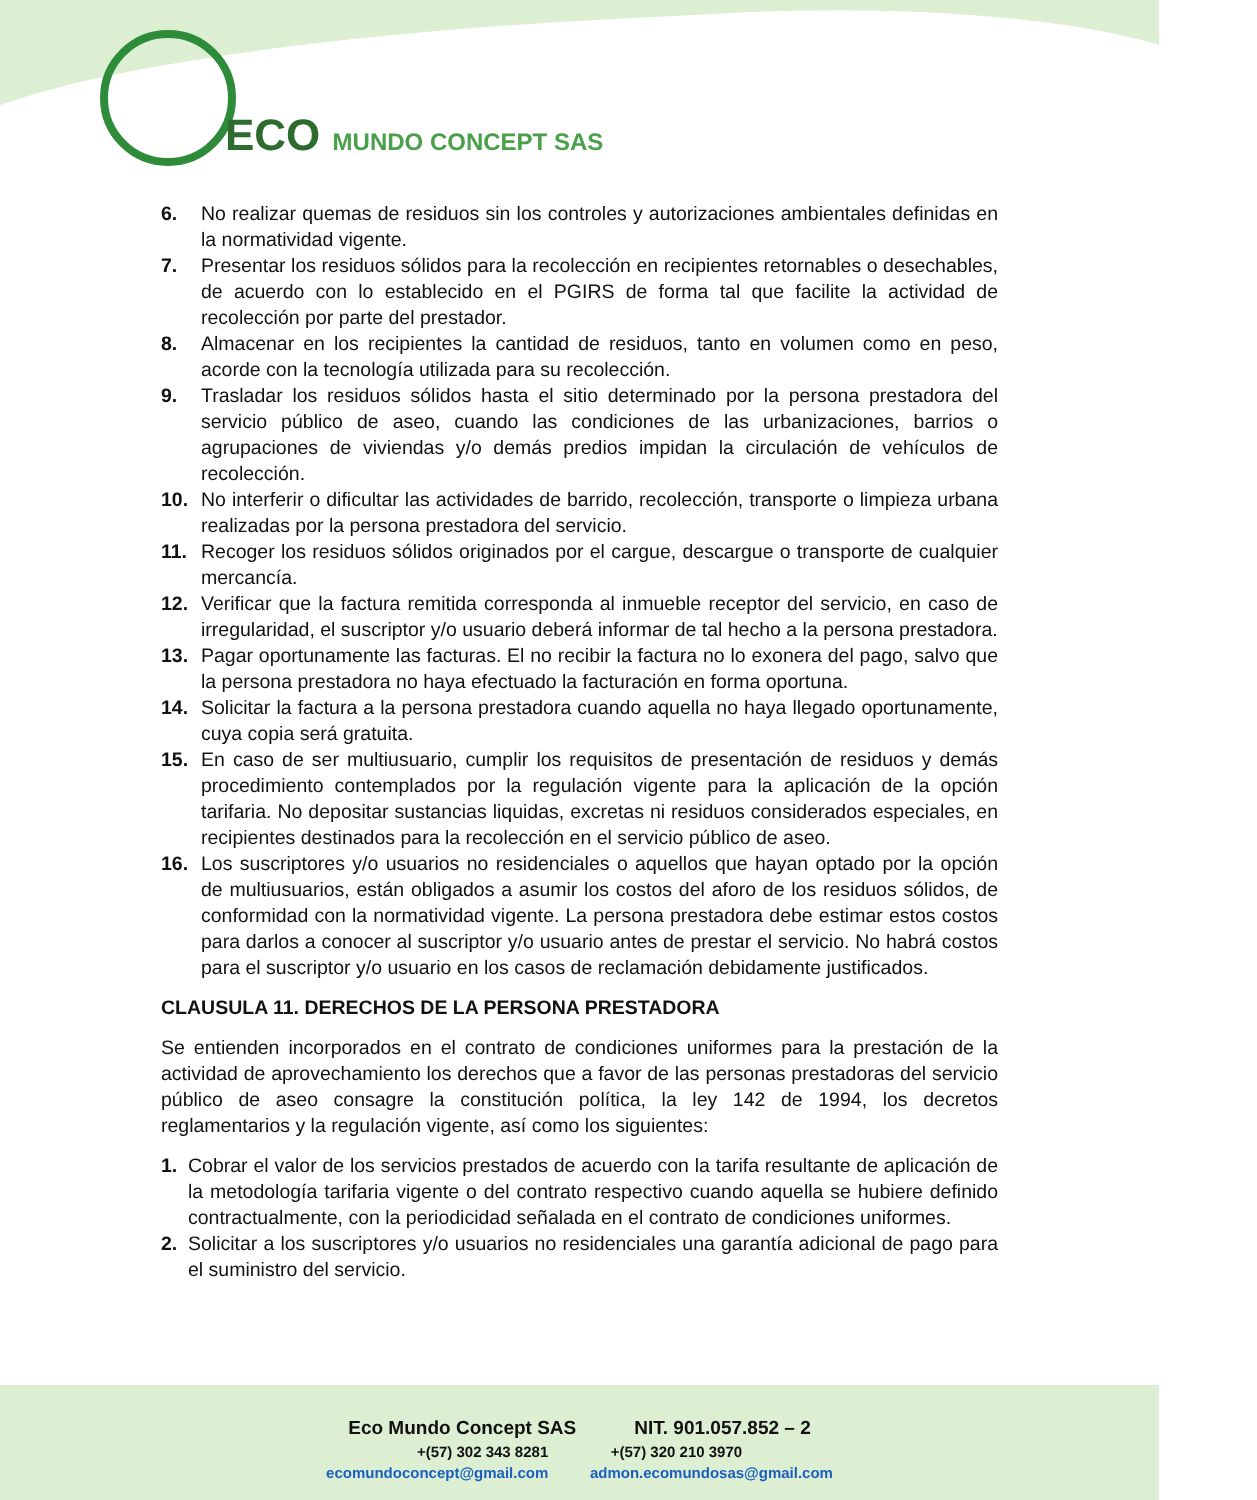ECO MUNDO CONCEPT SAS
6. No realizar quemas de residuos sin los controles y autorizaciones ambientales definidas en la normatividad vigente.
7. Presentar los residuos sólidos para la recolección en recipientes retornables o desechables, de acuerdo con lo establecido en el PGIRS de forma tal que facilite la actividad de recolección por parte del prestador.
8. Almacenar en los recipientes la cantidad de residuos, tanto en volumen como en peso, acorde con la tecnología utilizada para su recolección.
9. Trasladar los residuos sólidos hasta el sitio determinado por la persona prestadora del servicio público de aseo, cuando las condiciones de las urbanizaciones, barrios o agrupaciones de viviendas y/o demás predios impidan la circulación de vehículos de recolección.
10. No interferir o dificultar las actividades de barrido, recolección, transporte o limpieza urbana realizadas por la persona prestadora del servicio.
11. Recoger los residuos sólidos originados por el cargue, descargue o transporte de cualquier mercancía.
12. Verificar que la factura remitida corresponda al inmueble receptor del servicio, en caso de irregularidad, el suscriptor y/o usuario deberá informar de tal hecho a la persona prestadora.
13. Pagar oportunamente las facturas. El no recibir la factura no lo exonera del pago, salvo que la persona prestadora no haya efectuado la facturación en forma oportuna.
14. Solicitar la factura a la persona prestadora cuando aquella no haya llegado oportunamente, cuya copia será gratuita.
15. En caso de ser multiusuario, cumplir los requisitos de presentación de residuos y demás procedimiento contemplados por la regulación vigente para la aplicación de la opción tarifaria. No depositar sustancias liquidas, excretas ni residuos considerados especiales, en recipientes destinados para la recolección en el servicio público de aseo.
16. Los suscriptores y/o usuarios no residenciales o aquellos que hayan optado por la opción de multiusuarios, están obligados a asumir los costos del aforo de los residuos sólidos, de conformidad con la normatividad vigente. La persona prestadora debe estimar estos costos para darlos a conocer al suscriptor y/o usuario antes de prestar el servicio. No habrá costos para el suscriptor y/o usuario en los casos de reclamación debidamente justificados.
CLAUSULA 11. DERECHOS DE LA PERSONA PRESTADORA
Se entienden incorporados en el contrato de condiciones uniformes para la prestación de la actividad de aprovechamiento los derechos que a favor de las personas prestadoras del servicio público de aseo consagre la constitución política, la ley 142 de 1994, los decretos reglamentarios y la regulación vigente, así como los siguientes:
1. Cobrar el valor de los servicios prestados de acuerdo con la tarifa resultante de aplicación de la metodología tarifaria vigente o del contrato respectivo cuando aquella se hubiere definido contractualmente, con la periodicidad señalada en el contrato de condiciones uniformes.
2. Solicitar a los suscriptores y/o usuarios no residenciales una garantía adicional de pago para el suministro del servicio.
Eco Mundo Concept SAS NIT. 901.057.852 – 2
+(57) 302 343 8281 +(57) 320 210 3970
ecomundoconcept@gmail.com admon.ecomundosas@gmail.com